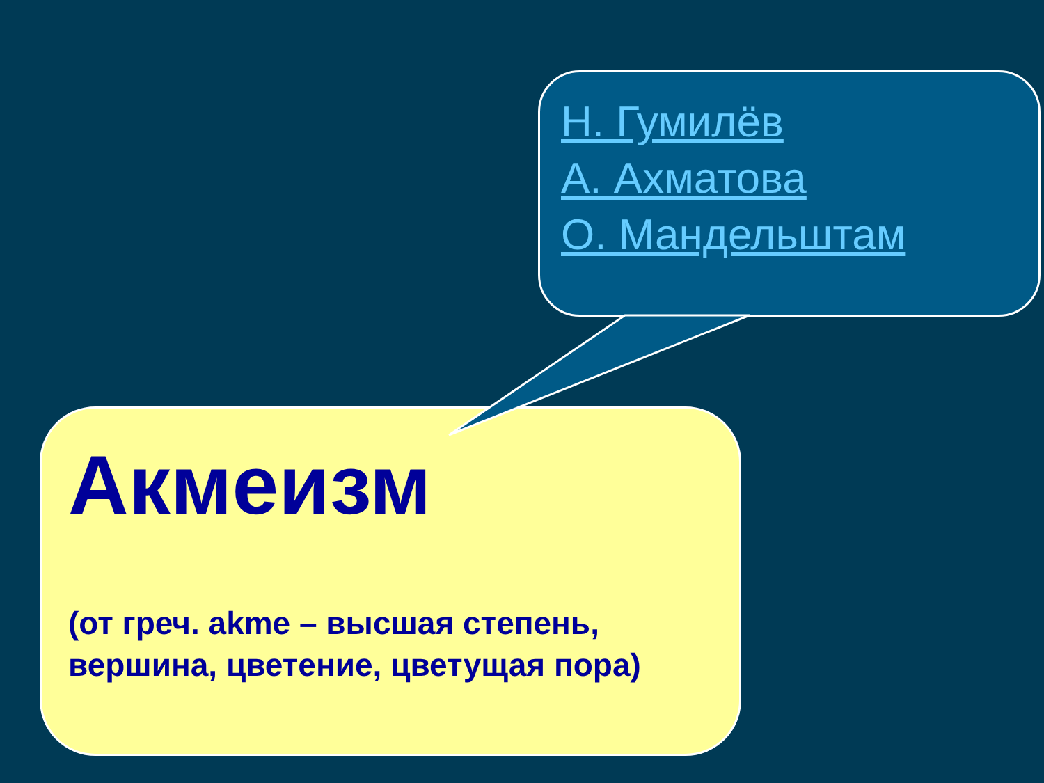Н. Гумилёв
А. Ахматова
О. Мандельштам
Акмеизм
(от греч. akme – высшая степень, вершина, цветение, цветущая пора)